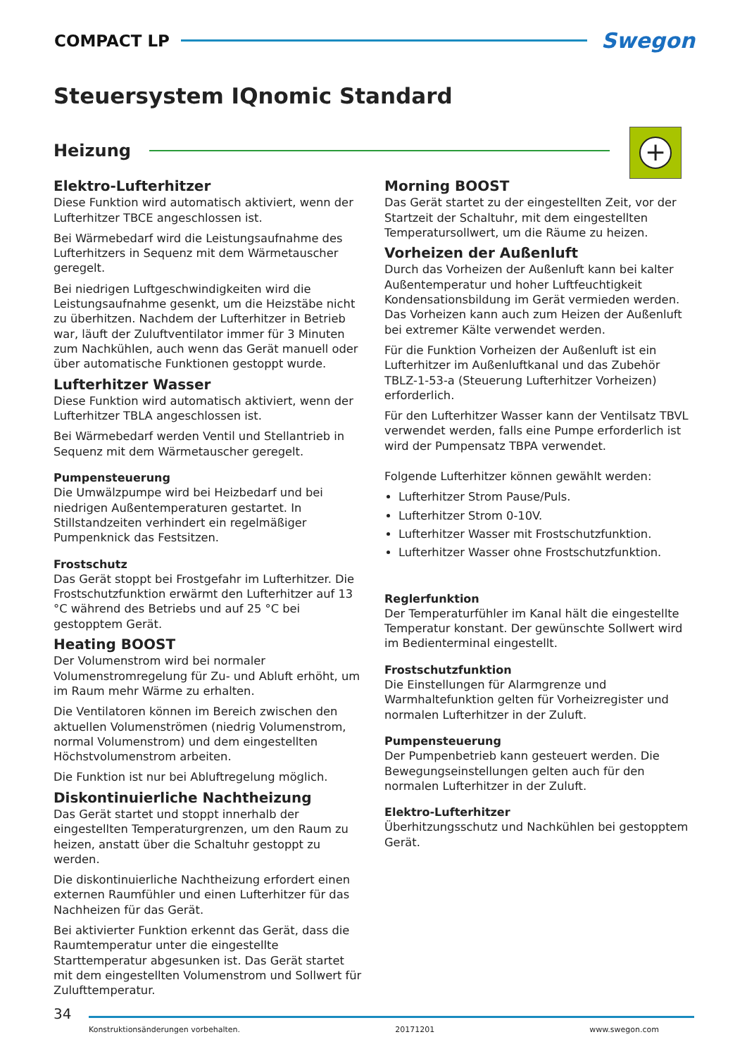COMPACT LP
Swegon
Steuersystem IQnomic Standard
Heizung
+
Elektro-Lufterhitzer
Diese Funktion wird automatisch aktiviert, wenn der Lufterhitzer TBCE angeschlossen ist.
Bei Wärmebedarf wird die Leistungsaufnahme des Lufterhitzers in Sequenz mit dem Wärmetauscher geregelt.
Bei niedrigen Luftgeschwindigkeiten wird die Leistungsaufnahme gesenkt, um die Heizstäbe nicht zu überhitzen. Nachdem der Lufterhitzer in Betrieb war, läuft der Zuluftventilator immer für 3 Minuten zum Nachkühlen, auch wenn das Gerät manuell oder über automatische Funktionen gestoppt wurde.
Lufterhitzer Wasser
Diese Funktion wird automatisch aktiviert, wenn der Lufterhitzer TBLA angeschlossen ist.
Bei Wärmebedarf werden Ventil und Stellantrieb in Sequenz mit dem Wärmetauscher geregelt.
Pumpensteuerung
Die Umwälzpumpe wird bei Heizbedarf und bei niedrigen Außentemperaturen gestartet. In Stillstandzeiten verhindert ein regelmäßiger Pumpenknick das Festsitzen.
Frostschutz
Das Gerät stoppt bei Frostgefahr im Lufterhitzer. Die Frostschutzfunktion erwärmt den Lufterhitzer auf 13 °C während des Betriebs und auf 25 °C bei gestopptem Gerät.
Heating BOOST
Der Volumenstrom wird bei normaler Volumenstromregelung für Zu- und Abluft erhöht, um im Raum mehr Wärme zu erhalten.
Die Ventilatoren können im Bereich zwischen den aktuellen Volumenströmen (niedrig Volumenstrom, normal Volumenstrom) und dem eingestellten Höchstvolumenstrom arbeiten.
Die Funktion ist nur bei Abluftregelung möglich.
Diskontinuierliche Nachtheizung
Das Gerät startet und stoppt innerhalb der eingestellten Temperaturgrenzen, um den Raum zu heizen, anstatt über die Schaltuhr gestoppt zu werden.
Die diskontinuierliche Nachtheizung erfordert einen externen Raumfühler und einen Lufterhitzer für das Nachheizen für das Gerät.
Bei aktivierter Funktion erkennt das Gerät, dass die Raumtemperatur unter die eingestellte Starttemperatur abgesunken ist. Das Gerät startet mit dem eingestellten Volumenstrom und Sollwert für Zulufttemperatur.
Morning BOOST
Das Gerät startet zu der eingestellten Zeit, vor der Startzeit der Schaltuhr, mit dem eingestellten Temperatursollwert, um die Räume zu heizen.
Vorheizen der Außenluft
Durch das Vorheizen der Außenluft kann bei kalter Außentemperatur und hoher Luftfeuchtigkeit Kondensationsbildung im Gerät vermieden werden. Das Vorheizen kann auch zum Heizen der Außenluft bei extremer Kälte verwendet werden.
Für die Funktion Vorheizen der Außenluft ist ein Lufterhitzer im Außenluftkanal und das Zubehör TBLZ-1-53-a (Steuerung Lufterhitzer Vorheizen) erforderlich.
Für den Lufterhitzer Wasser kann der Ventilsatz TBVL verwendet werden, falls eine Pumpe erforderlich ist wird der Pumpensatz TBPA verwendet.
Folgende Lufterhitzer können gewählt werden:
Lufterhitzer Strom Pause/Puls.
Lufterhitzer Strom 0-10V.
Lufterhitzer Wasser mit Frostschutzfunktion.
Lufterhitzer Wasser ohne Frostschutzfunktion.
Reglerfunktion
Der Temperaturfühler im Kanal hält die eingestellte Temperatur konstant. Der gewünschte Sollwert wird im Bedienterminal eingestellt.
Frostschutzfunktion
Die Einstellungen für Alarmgrenze und Warmhaltefunktion gelten für Vorheizregister und normalen Lufterhitzer in der Zuluft.
Pumpensteuerung
Der Pumpenbetrieb kann gesteuert werden. Die Bewegungseinstellungen gelten auch für den normalen Lufterhitzer in der Zuluft.
Elektro-Lufterhitzer
Überhitzungsschutz und Nachkühlen bei gestopptem Gerät.
34
Konstruktionsänderungen vorbehalten. 20171201 www.swegon.com